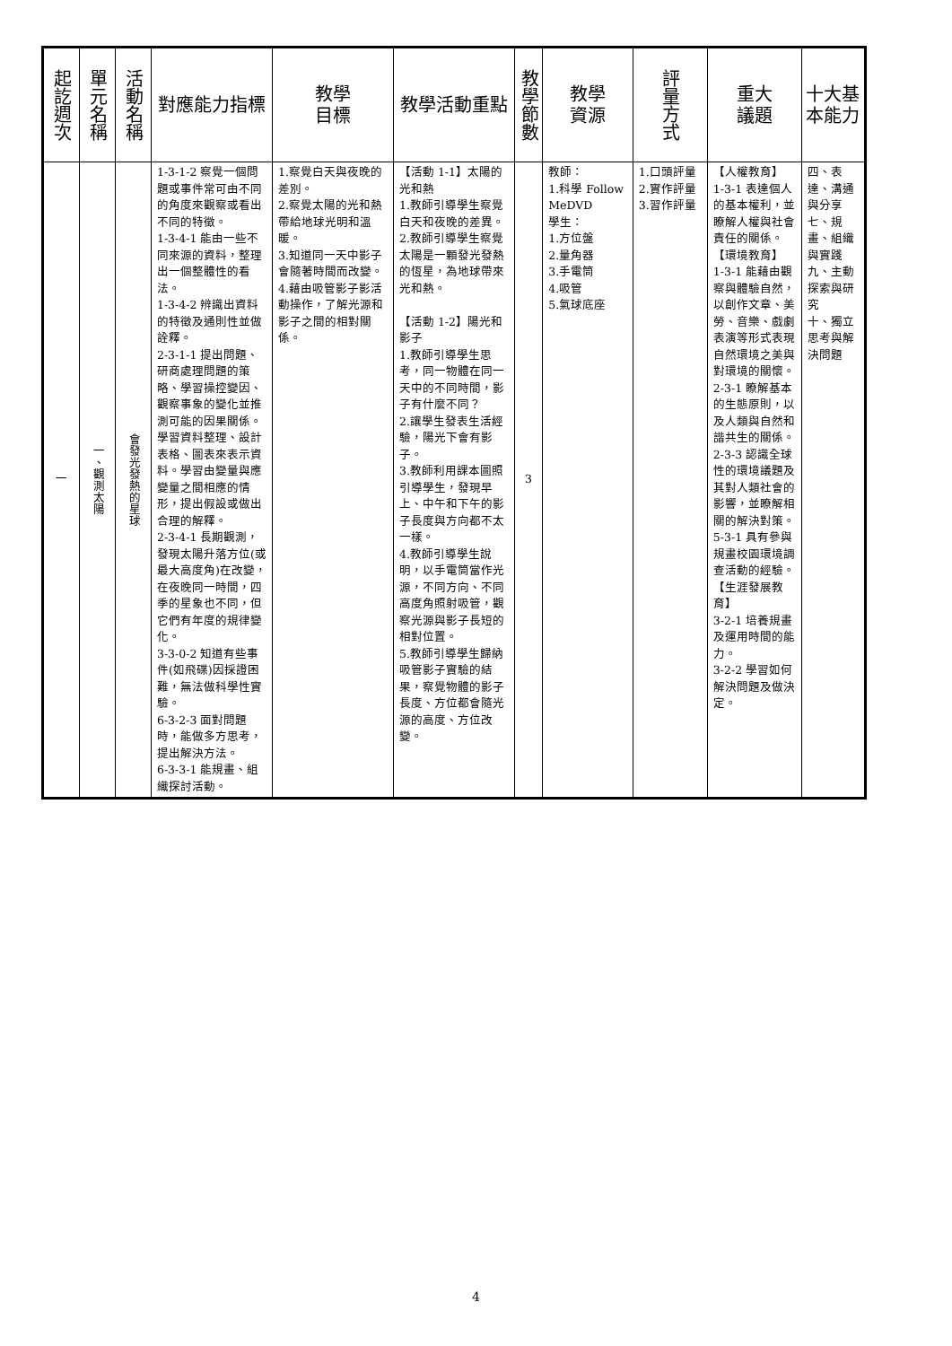| 起訖週次 | 單元名稱 | 活動名稱 | 對應能力指標 | 教學 目標 | 教學活動重點 | 教學節數 | 教學 資源 | 評量方式 | 重大 議題 | 十大基本能力 |
| --- | --- | --- | --- | --- | --- | --- | --- | --- | --- | --- |
| 一 | 一、觀測太陽 | 會發光發熱的星球 | 1-3-1-2 察覺一個問題或事件常可由不同的角度來觀察或看出不同的特徵。 1-3-4-1 能由一些不同來源的資料，整理出一個整體性的看法。 1-3-4-2 辨識出資料的特徵及通則性並做詮釋。 2-3-1-1 提出問題、研商處理問題的策略、學習操控變因、觀察事象的變化並推測可能的因果關係。學習資料整理、設計表格、圖表來表示資料。學習由變量與應變量之間相應的情形，提出假設或做出合理的解釋。 2-3-4-1 長期觀測，發現太陽升落方位(或最大高度角)在改變，在夜晚同一時間，四季的星象也不同，但它們有年度的規律變化。 3-3-0-2 知道有些事件(如飛碟)因採證困難，無法做科學性實驗。 6-3-2-3 面對問題時，能做多方思考，提出解決方法。 6-3-3-1 能規畫、組織探討活動。 | 1.察覺白天與夜晚的差別。 2.察覺太陽的光和熱帶給地球光明和溫暖。 3.知道同一天中影子會隨著時間而改變。 4.藉由吸管影子影活動操作，了解光源和影子之間的相對關係。 | 【活動 1-1】太陽的光和熱 1.教師引導學生察覺白天和夜晚的差異。 2.教師引導學生察覺太陽是一顆發光發熱的恆星，為地球帶來光和熱。 【活動 1-2】陽光和影子 1.教師引導學生思考，同一物體在同一天中的不同時間，影子有什麼不同？ 2.讓學生發表生活經驗，陽光下會有影子。 3.教師利用課本圖照引導學生，發現早上、中午和下午的影子長度與方向都不太一樣。 4.教師引導學生說明，以手電筒當作光源，不同方向、不同高度角照射吸管，觀察光源與影子長短的相對位置。 5.教師引導學生歸納吸管影子實驗的結果，察覺物體的影子長度、方位都會隨光源的高度、方位改變。 | 3 | 教師： 1.科學 Follow MeDVD 學生： 1.方位盤 2.量角器 3.手電筒 4.吸管 5.氣球底座 | 1.口頭評量 2.實作評量 3.習作評量 | 【人權教育】 1-3-1 表達個人的基本權利，並瞭解人權與社會責任的關係。 【環境教育】 1-3-1 能藉由觀察與體驗自然，以創作文章、美勞、音樂、戲劇表演等形式表現自然環境之美與對環境的關懷。 2-3-1 瞭解基本的生態原則，以及人類與自然和諧共生的關係。 2-3-3 認識全球性的環境議題及其對人類社會的影響，並瞭解相關的解決對策。 5-3-1 具有參與規畫校園環境調查活動的經驗。 【生涯發展教育】 3-2-1 培養規畫及運用時間的能力。 3-2-2 學習如何解決問題及做決定。 | 四、表達、溝通與分享 七、規畫、組織與實踐 九、主動探索與研究 十、獨立思考與解決問題 |
4